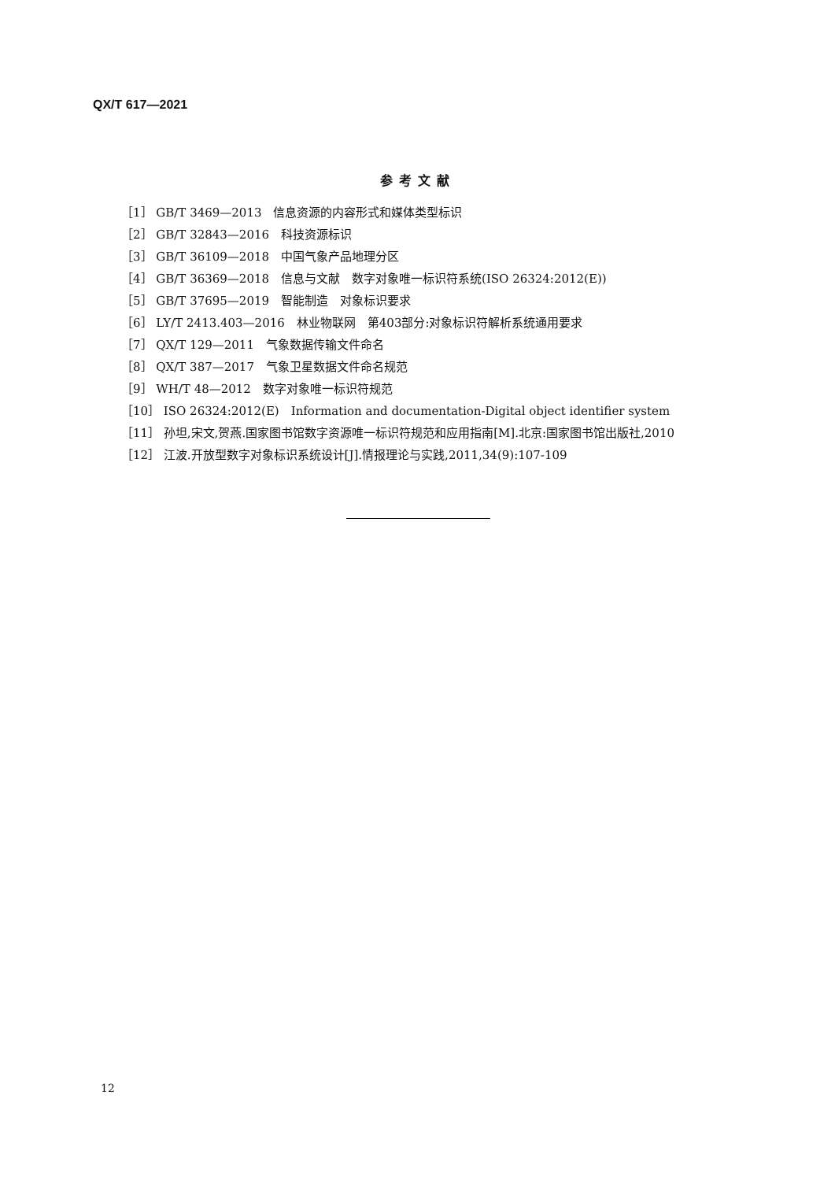QX/T 617—2021
参考文献
［1］ GB/T 3469—2013　信息资源的内容形式和媒体类型标识
［2］ GB/T 32843—2016　科技资源标识
［3］ GB/T 36109—2018　中国气象产品地理分区
［4］ GB/T 36369—2018　信息与文献　数字对象唯一标识符系统(ISO 26324:2012(E))
［5］ GB/T 37695—2019　智能制造　对象标识要求
［6］ LY/T 2413.403—2016　林业物联网　第403部分:对象标识符解析系统通用要求
［7］ QX/T 129—2011　气象数据传输文件命名
［8］ QX/T 387—2017　气象卫星数据文件命名规范
［9］ WH/T 48—2012　数字对象唯一标识符规范
［10］ ISO 26324:2012(E)　Information and documentation-Digital object identifier system
［11］ 孙坦,宋文,贺燕.国家图书馆数字资源唯一标识符规范和应用指南[M].北京:国家图书馆出版社,2010
［12］ 江波.开放型数字对象标识系统设计[J].情报理论与实践,2011,34(9):107-109
12